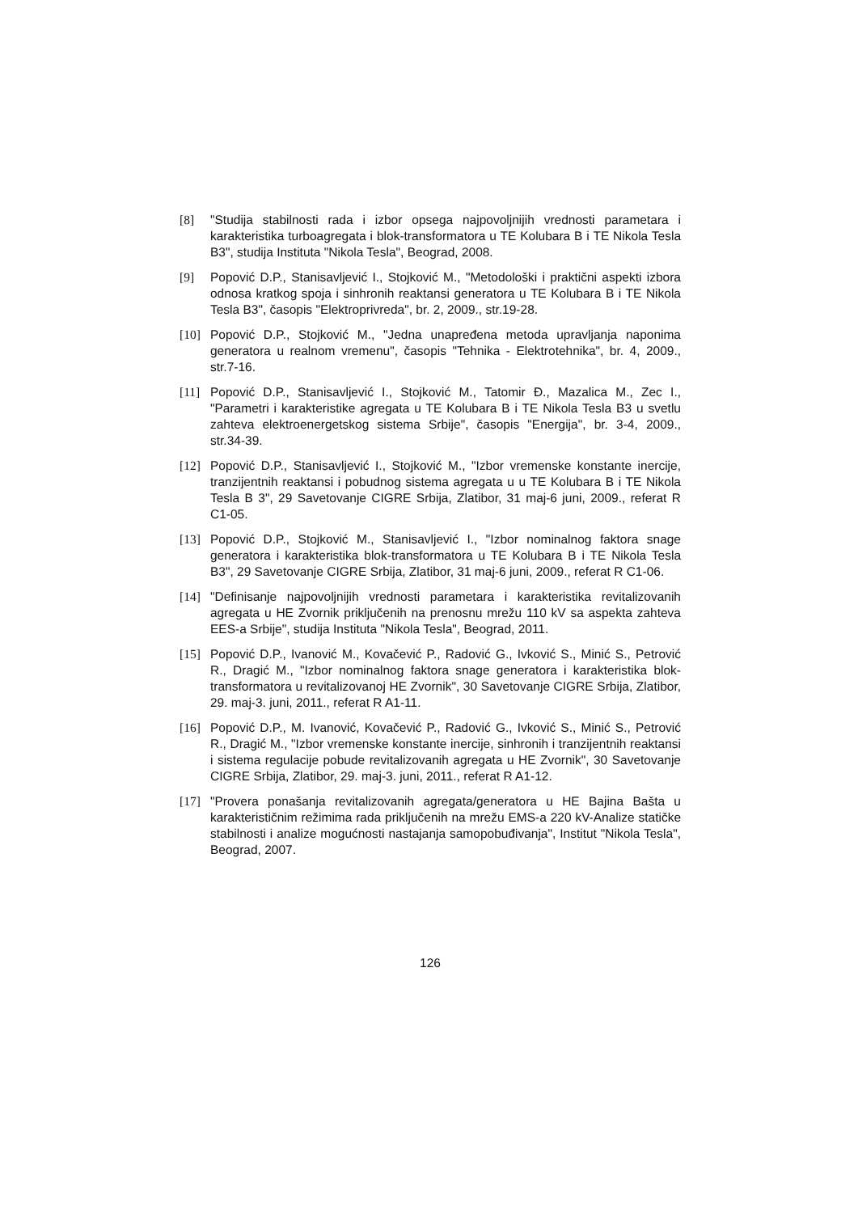[8] "Studija stabilnosti rada i izbor opsega najpovoljnijih vrednosti parametara i karakteristika turboagregata i blok-transformatora u TE Kolubara B i TE Nikola Tesla B3", studija Instituta "Nikola Tesla", Beograd, 2008.
[9] Popović D.P., Stanisavljević I., Stojković M., "Metodološki i praktični aspekti izbora odnosa kratkog spoja i sinhronih reaktansi generatora u TE Kolubara B i TE Nikola Tesla B3", časopis "Elektroprivreda", br. 2, 2009., str.19-28.
[10] Popović D.P., Stojković M., "Jedna unapređena metoda upravljanja naponima generatora u realnom vremenu", časopis "Tehnika - Elektrotehnika", br. 4, 2009., str.7-16.
[11] Popović D.P., Stanisavljević I., Stojković M., Tatomir Đ., Mazalica M., Zec I., "Parametri i karakteristike agregata u TE Kolubara B i TE Nikola Tesla B3 u svetlu zahteva elektroenergetskog sistema Srbije", časopis "Energija", br. 3-4, 2009., str.34-39.
[12] Popović D.P., Stanisavljević I., Stojković M., "Izbor vremenske konstante inercije, tranzijentnih reaktansi i pobudnog sistema agregata u u TE Kolubara B i TE Nikola Tesla B 3", 29 Savetovanje CIGRE Srbija, Zlatibor, 31 maj-6 juni, 2009., referat R C1-05.
[13] Popović D.P., Stojković M., Stanisavljević I., "Izbor nominalnog faktora snage generatora i karakteristika blok-transformatora u TE Kolubara B i TE Nikola Tesla B3", 29 Savetovanje CIGRE Srbija, Zlatibor, 31 maj-6 juni, 2009., referat R C1-06.
[14] "Definisanje najpovoljnijih vrednosti parametara i karakteristika revitalizovanih agregata u HE Zvornik priključenih na prenosnu mrežu 110 kV sa aspekta zahteva EES-a Srbije", studija Instituta "Nikola Tesla", Beograd, 2011.
[15] Popović D.P., Ivanović M., Kovačević P., Radović G., Ivković S., Minić S., Petrović R., Dragić M., "Izbor nominalnog faktora snage generatora i karakteristika blok-transformatora u revitalizovanoj HE Zvornik", 30 Savetovanje CIGRE Srbija, Zlatibor, 29. maj-3. juni, 2011., referat R A1-11.
[16] Popović D.P., M. Ivanović, Kovačević P., Radović G., Ivković S., Minić S., Petrović R., Dragić M., "Izbor vremenske konstante inercije, sinhronih i tranzijentnih reaktansi i sistema regulacije pobude revitalizovanih agregata u HE Zvornik", 30 Savetovanje CIGRE Srbija, Zlatibor, 29. maj-3. juni, 2011., referat R A1-12.
[17] "Provera ponašanja revitalizovanih agregata/generatora u HE Bajina Bašta u karakterističnim režimima rada priključenih na mrežu EMS-a 220 kV-Analize statičke stabilnosti i analize mogućnosti nastajanja samopobuđivanja", Institut "Nikola Tesla", Beograd, 2007.
126